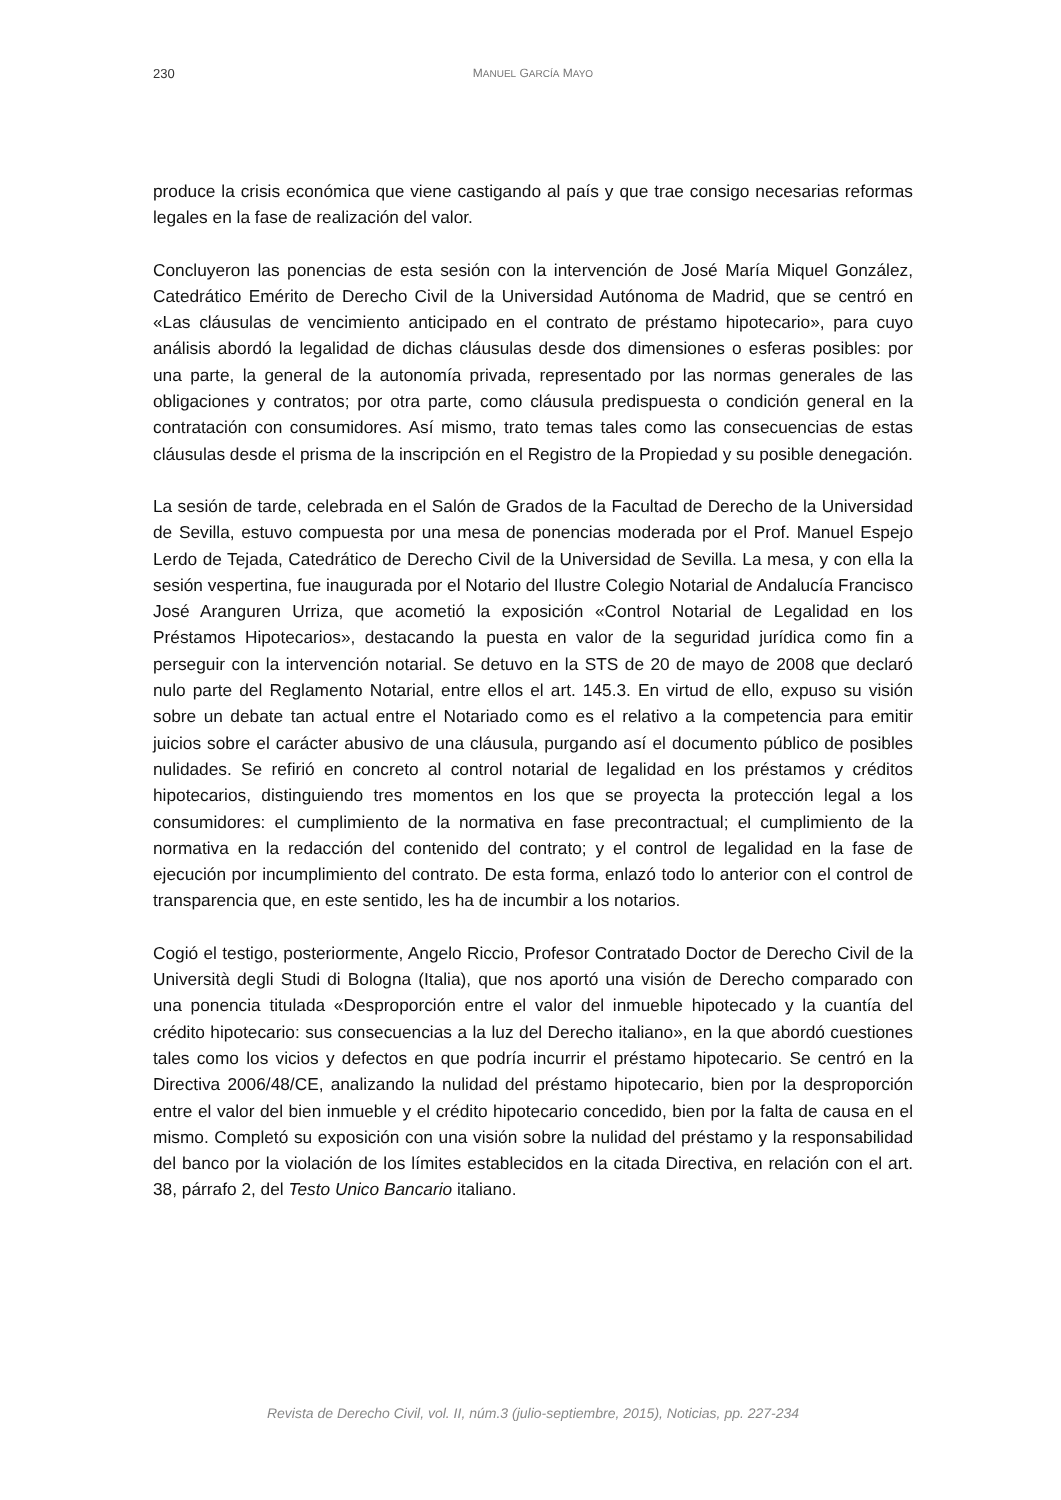230 MANUEL GARCÍA MAYO
produce la crisis económica que viene castigando al país y que trae consigo necesarias reformas legales en la fase de realización del valor.
Concluyeron las ponencias de esta sesión con la intervención de José María Miquel González, Catedrático Emérito de Derecho Civil de la Universidad Autónoma de Madrid, que se centró en «Las cláusulas de vencimiento anticipado en el contrato de préstamo hipotecario», para cuyo análisis abordó la legalidad de dichas cláusulas desde dos dimensiones o esferas posibles: por una parte, la general de la autonomía privada, representado por las normas generales de las obligaciones y contratos; por otra parte, como cláusula predispuesta o condición general en la contratación con consumidores. Así mismo, trato temas tales como las consecuencias de estas cláusulas desde el prisma de la inscripción en el Registro de la Propiedad y su posible denegación.
La sesión de tarde, celebrada en el Salón de Grados de la Facultad de Derecho de la Universidad de Sevilla, estuvo compuesta por una mesa de ponencias moderada por el Prof. Manuel Espejo Lerdo de Tejada, Catedrático de Derecho Civil de la Universidad de Sevilla. La mesa, y con ella la sesión vespertina, fue inaugurada por el Notario del Ilustre Colegio Notarial de Andalucía Francisco José Aranguren Urriza, que acometió la exposición «Control Notarial de Legalidad en los Préstamos Hipotecarios», destacando la puesta en valor de la seguridad jurídica como fin a perseguir con la intervención notarial. Se detuvo en la STS de 20 de mayo de 2008 que declaró nulo parte del Reglamento Notarial, entre ellos el art. 145.3. En virtud de ello, expuso su visión sobre un debate tan actual entre el Notariado como es el relativo a la competencia para emitir juicios sobre el carácter abusivo de una cláusula, purgando así el documento público de posibles nulidades. Se refirió en concreto al control notarial de legalidad en los préstamos y créditos hipotecarios, distinguiendo tres momentos en los que se proyecta la protección legal a los consumidores: el cumplimiento de la normativa en fase precontractual; el cumplimiento de la normativa en la redacción del contenido del contrato; y el control de legalidad en la fase de ejecución por incumplimiento del contrato. De esta forma, enlazó todo lo anterior con el control de transparencia que, en este sentido, les ha de incumbir a los notarios.
Cogió el testigo, posteriormente, Angelo Riccio, Profesor Contratado Doctor de Derecho Civil de la Università degli Studi di Bologna (Italia), que nos aportó una visión de Derecho comparado con una ponencia titulada «Desproporción entre el valor del inmueble hipotecado y la cuantía del crédito hipotecario: sus consecuencias a la luz del Derecho italiano», en la que abordó cuestiones tales como los vicios y defectos en que podría incurrir el préstamo hipotecario. Se centró en la Directiva 2006/48/CE, analizando la nulidad del préstamo hipotecario, bien por la desproporción entre el valor del bien inmueble y el crédito hipotecario concedido, bien por la falta de causa en el mismo. Completó su exposición con una visión sobre la nulidad del préstamo y la responsabilidad del banco por la violación de los límites establecidos en la citada Directiva, en relación con el art. 38, párrafo 2, del Testo Unico Bancario italiano.
Revista de Derecho Civil, vol. II, núm.3 (julio-septiembre, 2015), Noticias, pp. 227-234